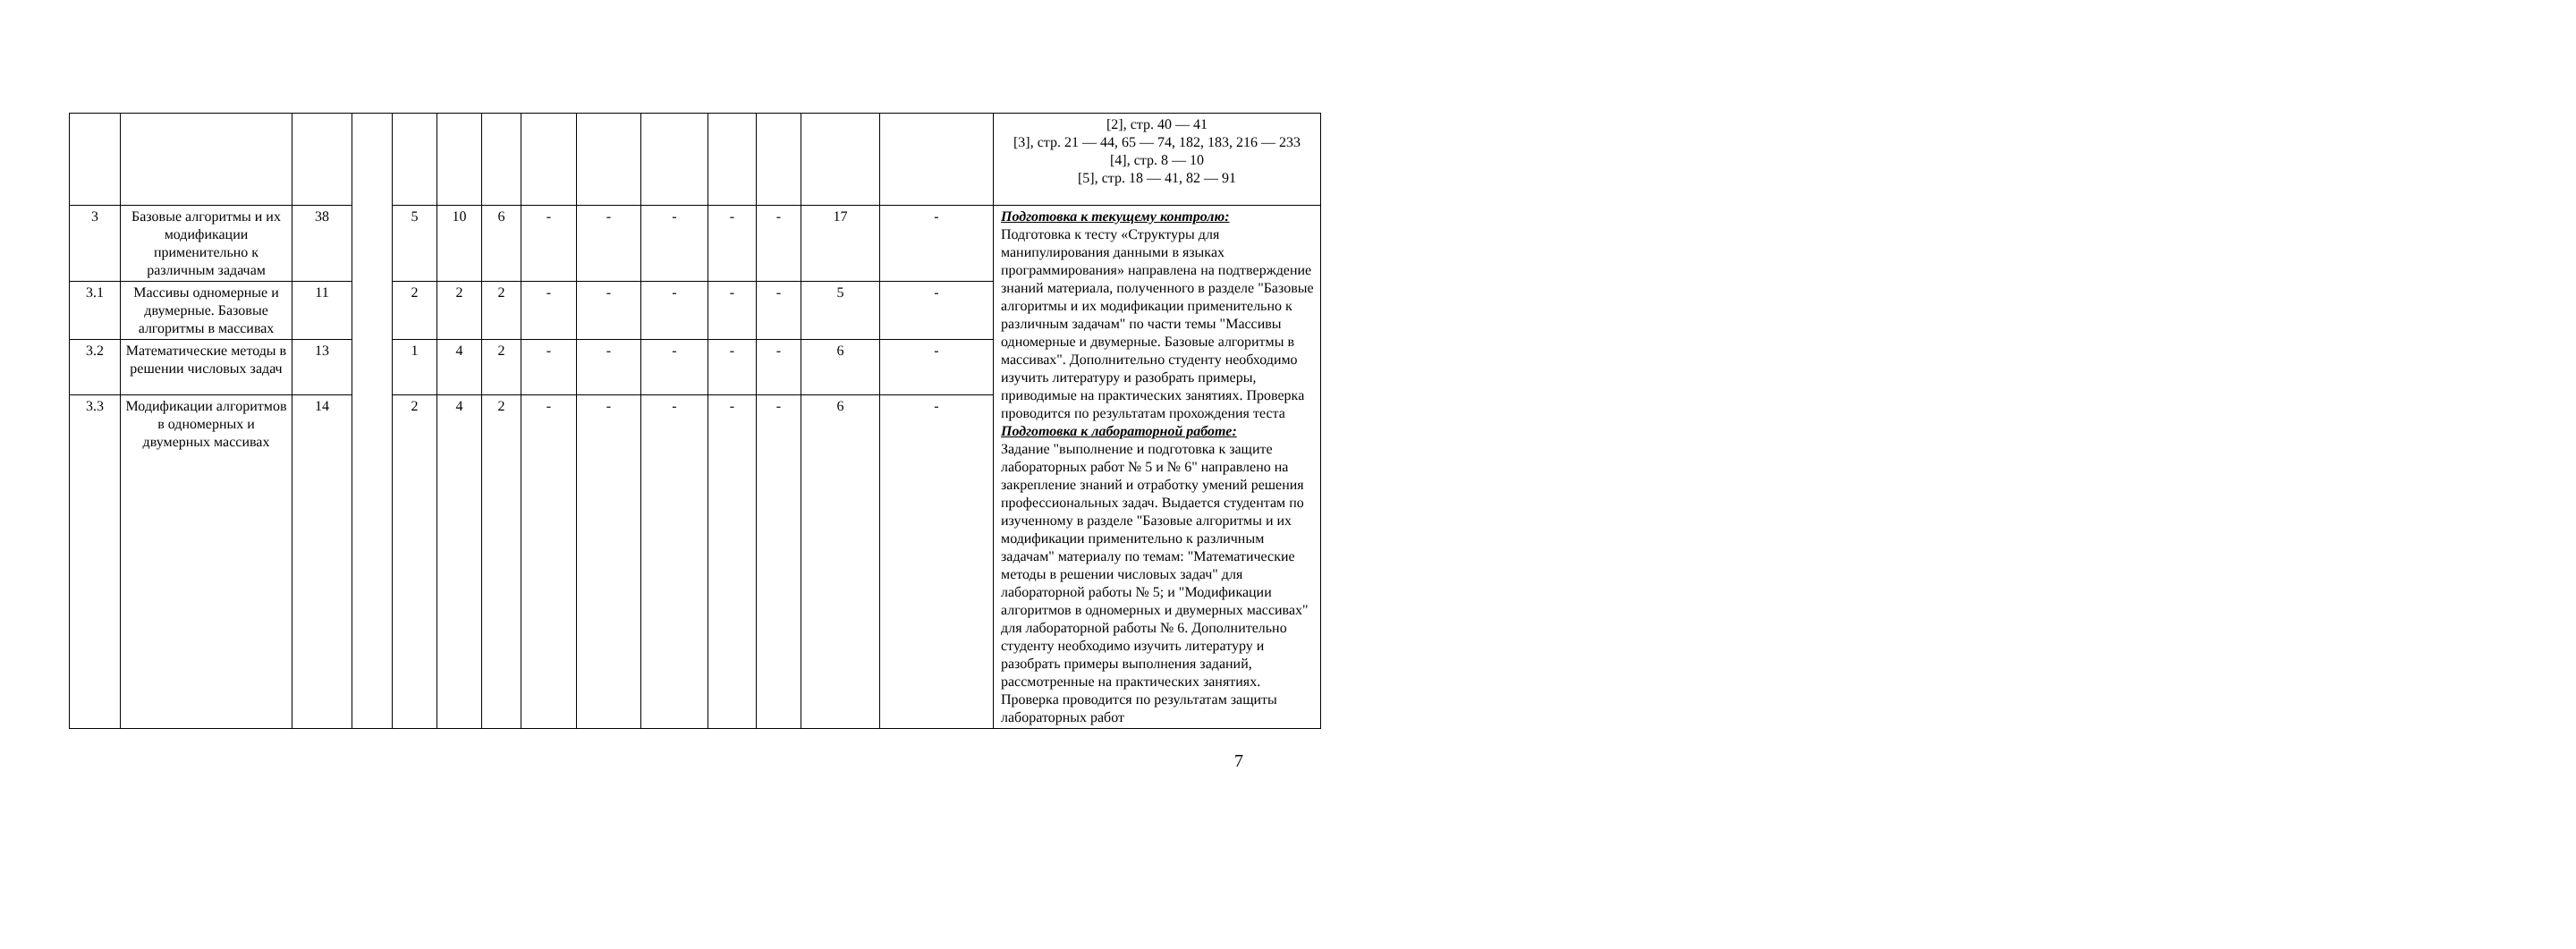| | | | | | | | | | | | | | | [2], стр. 40 — 41 [3], стр. 21 — 44, 65 — 74, 182, 183, 216 — 233 [4], стр. 8 — 10 [5], стр. 18 — 41, 82 — 91 |
| 3 | Базовые алгоритмы и их модификации применительно к различным задачам | 38 | | 5 | 10 | 6 | - | - | - | - | - | 17 | - | Подготовка к текущему контролю: Подготовка к тесту «Структуры для манипулирования данными в языках программирования» направлена на подтверждение знаний материала, полученного в разделе "Базовые алгоритмы и их модификации применительно к различным задачам" по части темы "Массивы одномерные и двумерные. Базовые алгоритмы в массивах". Дополнительно студенту необходимо изучить литературу и разобрать примеры, приводимые на практических занятиях. Проверка проводится по результатам прохождения теста Подготовка к лабораторной работе: Задание "выполнение и подготовка к защите лабораторных работ № 5 и № 6" направлено на закрепление знаний и отработку умений решения профессиональных задач. Выдается студентам по изученному в разделе "Базовые алгоритмы и их модификации применительно к различным задачам" материалу по темам: "Математические методы в решении числовых задач" для лабораторной работы № 5; и "Модификации алгоритмов в одномерных и двумерных массивах" для лабораторной работы № 6. Дополнительно студенту необходимо изучить литературу и разобрать примеры выполнения заданий, рассмотренные на практических занятиях. Проверка проводится по результатам защиты лабораторных работ |
| 3.1 | Массивы одномерные и двумерные. Базовые алгоритмы в массивах | 11 | | 2 | 2 | 2 | - | - | - | - | - | 5 | - | |
| 3.2 | Математические методы в решении числовых задач | 13 | | 1 | 4 | 2 | - | - | - | - | - | 6 | - | |
| 3.3 | Модификации алгоритмов в одномерных и двумерных массивах | 14 | | 2 | 4 | 2 | - | - | - | - | - | 6 | - | |
7